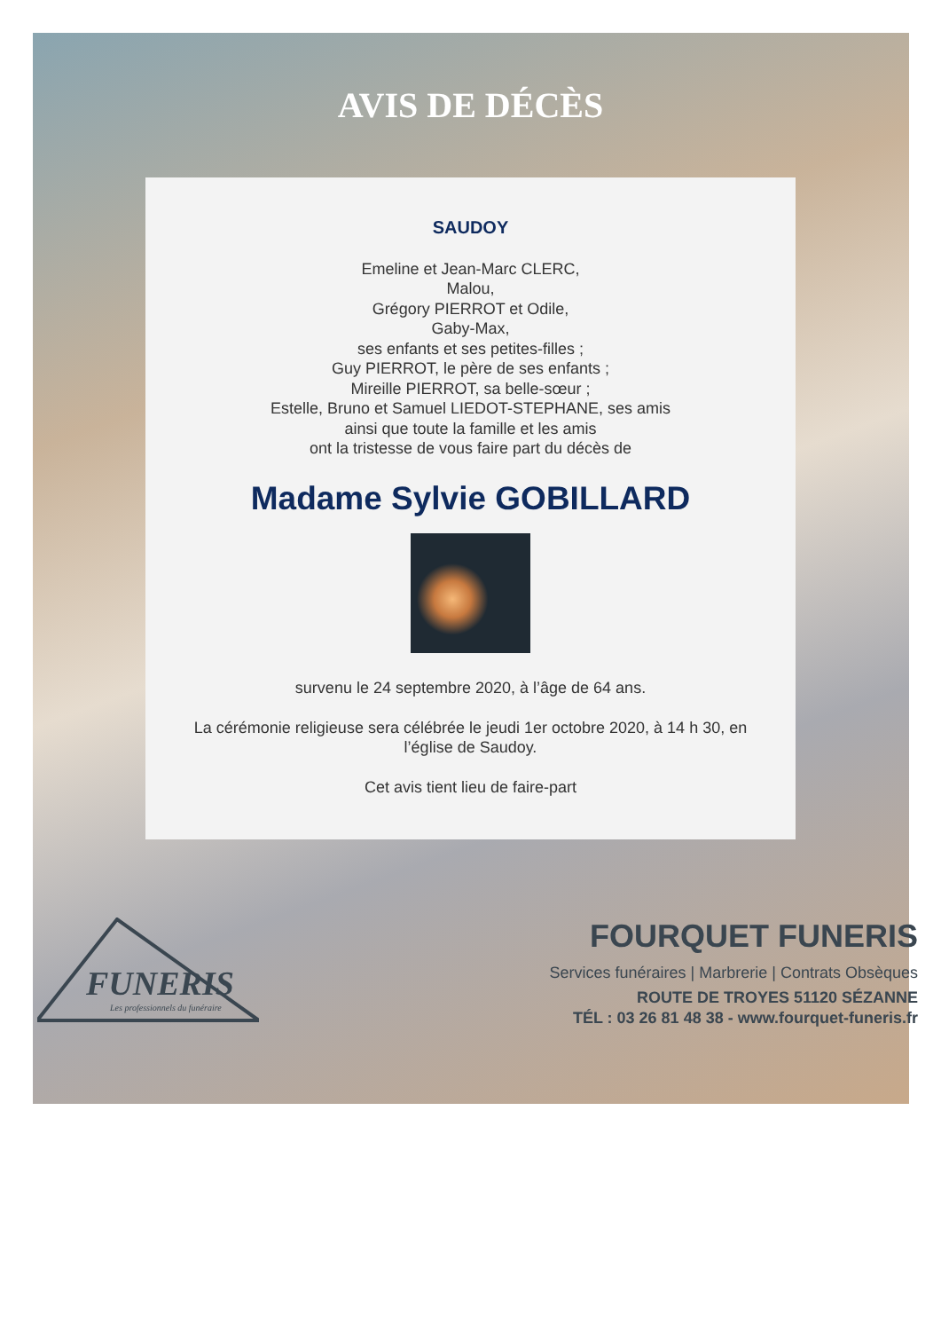AVIS DE DÉCÈS
SAUDOY
Emeline et Jean-Marc CLERC,
Malou,
Grégory PIERROT et Odile,
Gaby-Max,
ses enfants et ses petites-filles ;
Guy PIERROT, le père de ses enfants ;
Mireille PIERROT, sa belle-sœur ;
Estelle, Bruno et Samuel LIEDOT-STEPHANE, ses amis
ainsi que toute la famille et les amis
ont la tristesse de vous faire part du décès de
Madame Sylvie GOBILLARD
survenu le 24 septembre 2020, à l’âge de 64 ans.
La cérémonie religieuse sera célébrée le jeudi 1er octobre 2020, à 14 h 30, en
l’église de Saudoy.
Cet avis tient lieu de faire-part
FUNERIS
Les professionnels du funéraire
FOURQUET FUNERIS
Services funéraires | Marbrerie | Contrats Obsèques
ROUTE DE TROYES 51120 SÉZANNE
TÉL : 03 26 81 48 38 - www.fourquet-funeris.fr